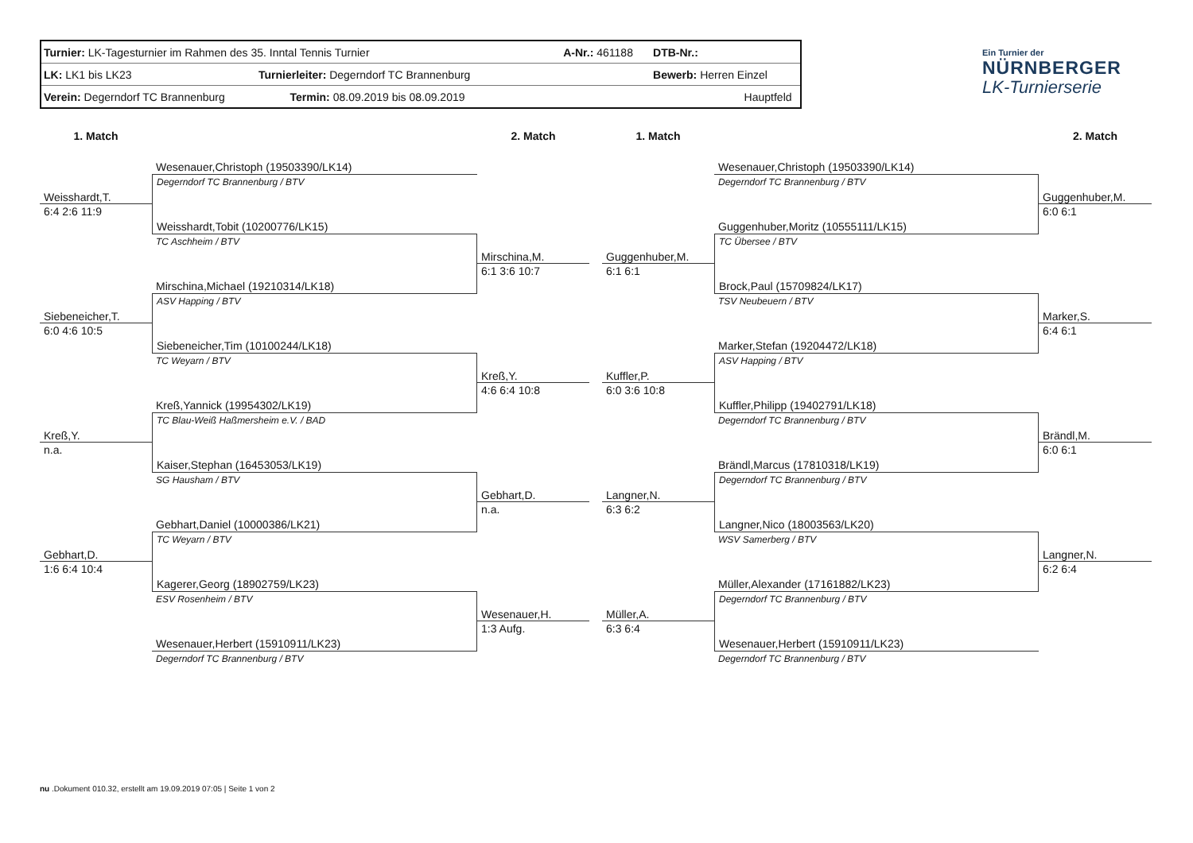| Turnier: LK-Tagesturnier im Rahmen des 35. Inntal Tennis Turnier | A-Nr.: 461188 | DTB-Nr.: | |
| LK: LK1 bis LK23 Turnierleiter: Degerndorf TC Brannenburg | | Bewerb: Herren Einzel | |
| Verein: Degerndorf TC Brannenburg Termin: 08.09.2019 bis 08.09.2019 | | Hauptfeld | |
Ein Turnier der
NÜRNBERGER
LK-Turnierserie
1. Match
2. Match
1. Match
2. Match
Wesenauer,Christoph (19503390/LK14)
Degerndorf TC Brannenburg / BTV
Weisshardt,T.
6:4 2:6 11:9
Weisshardt,Tobit (10200776/LK15)
TC Aschheim / BTV
Mirschina,M.
6:1 3:6 10:7
Mirschina,Michael (19210314/LK18)
ASV Happing / BTV
Siebeneicher,T.
6:0 4:6 10:5
Siebeneicher,Tim (10100244/LK18)
TC Weyarn / BTV
Kreß,Y.
4:6 6:4 10:8
Kreß,Yannick (19954302/LK19)
TC Blau-Weiß Haßmersheim e.V. / BAD
Kreß,Y.
n.a.
Kaiser,Stephan (16453053/LK19)
SG Hausham / BTV
Gebhart,D.
n.a.
Gebhart,Daniel (10000386/LK21)
TC Weyarn / BTV
Gebhart,D.
1:6 6:4 10:4
Kagerer,Georg (18902759/LK23)
ESV Rosenheim / BTV
Wesenauer,H.
1:3 Aufg.
Wesenauer,Herbert (15910911/LK23)
Degerndorf TC Brannenburg / BTV
Wesenauer,Christoph (19503390/LK14)
Degerndorf TC Brannenburg / BTV
Guggenhuber,M.
6:0 6:1
Guggenhuber,Moritz (10555111/LK15)
TC Übersee / BTV
Guggenhuber,M.
6:1 6:1
Brock,Paul (15709824/LK17)
TSV Neubeuern / BTV
Marker,S.
6:4 6:1
Marker,Stefan (19204472/LK18)
ASV Happing / BTV
Kuffler,P.
6:0 3:6 10:8
Kuffler,Philipp (19402791/LK18)
Degerndorf TC Brannenburg / BTV
Brändl,M.
6:0 6:1
Brändl,Marcus (17810318/LK19)
Degerndorf TC Brannenburg / BTV
Langner,N.
6:3 6:2
Langner,Nico (18003563/LK20)
WSV Samerberg / BTV
Langner,N.
6:2 6:4
Müller,Alexander (17161882/LK23)
Degerndorf TC Brannenburg / BTV
Müller,A.
6:3 6:4
Wesenauer,Herbert (15910911/LK23)
Degerndorf TC Brannenburg / BTV
nu .Dokument 010.32, erstellt am 19.09.2019 07:05 | Seite 1 von 2